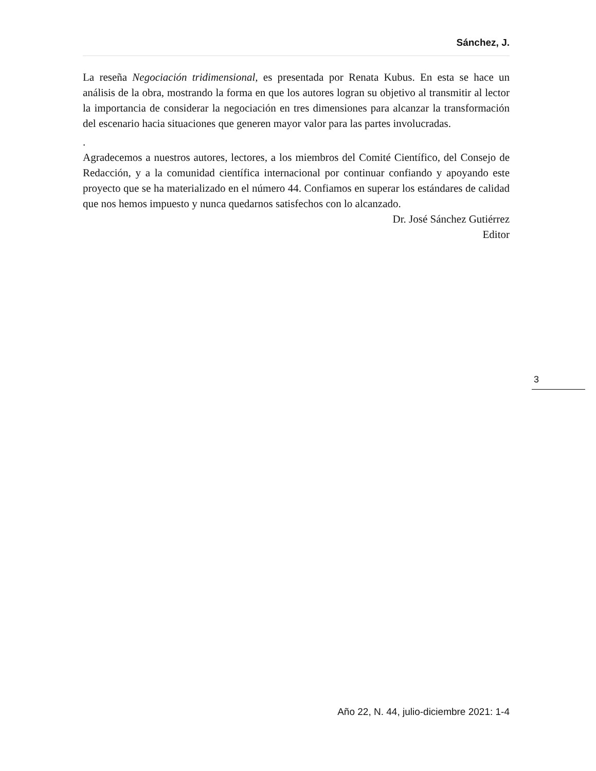Sánchez, J.
La reseña Negociación tridimensional, es presentada por Renata Kubus. En esta se hace un análisis de la obra, mostrando la forma en que los autores logran su objetivo al transmitir al lector la importancia de considerar la negociación en tres dimensiones para alcanzar la transformación del escenario hacia situaciones que generen mayor valor para las partes involucradas.
.
Agradecemos a nuestros autores, lectores, a los miembros del Comité Científico, del Consejo de Redacción, y a la comunidad científica internacional por continuar confiando y apoyando este proyecto que se ha materializado en el número 44. Confiamos en superar los estándares de calidad que nos hemos impuesto y nunca quedarnos satisfechos con lo alcanzado.
Dr. José Sánchez Gutiérrez
Editor
3
Año 22, N. 44, julio-diciembre 2021: 1-4